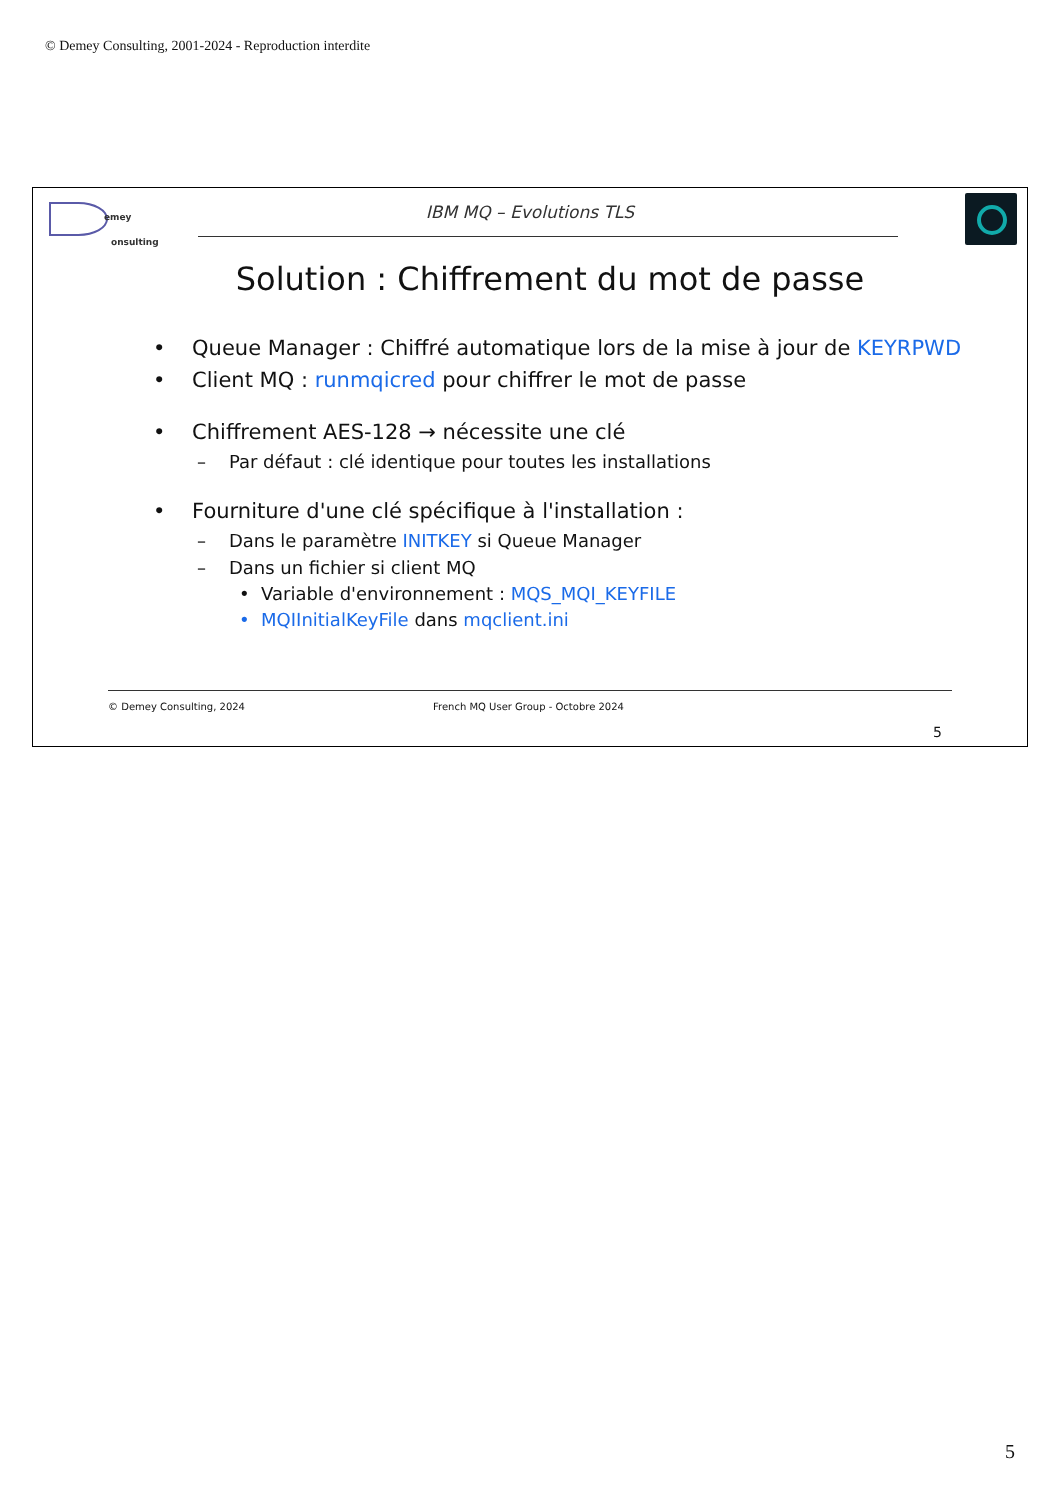© Demey Consulting, 2001-2024 - Reproduction interdite
emey
onsulting
IBM MQ – Evolutions TLS
Solution : Chiffrement du mot de passe
• Queue Manager : Chiffré automatique lors de la mise à jour de KEYRPWD
• Client MQ : runmqicred pour chiffrer le mot de passe
• Chiffrement AES-128 → nécessite une clé
– Par défaut : clé identique pour toutes les installations
• Fourniture d'une clé spécifique à l'installation :
– Dans le paramètre INITKEY si Queue Manager
– Dans un fichier si client MQ
• Variable d'environnement : MQS_MQI_KEYFILE
• MQIInitialKeyFile dans mqclient.ini
© Demey Consulting, 2024 French MQ User Group - Octobre 2024
5
5